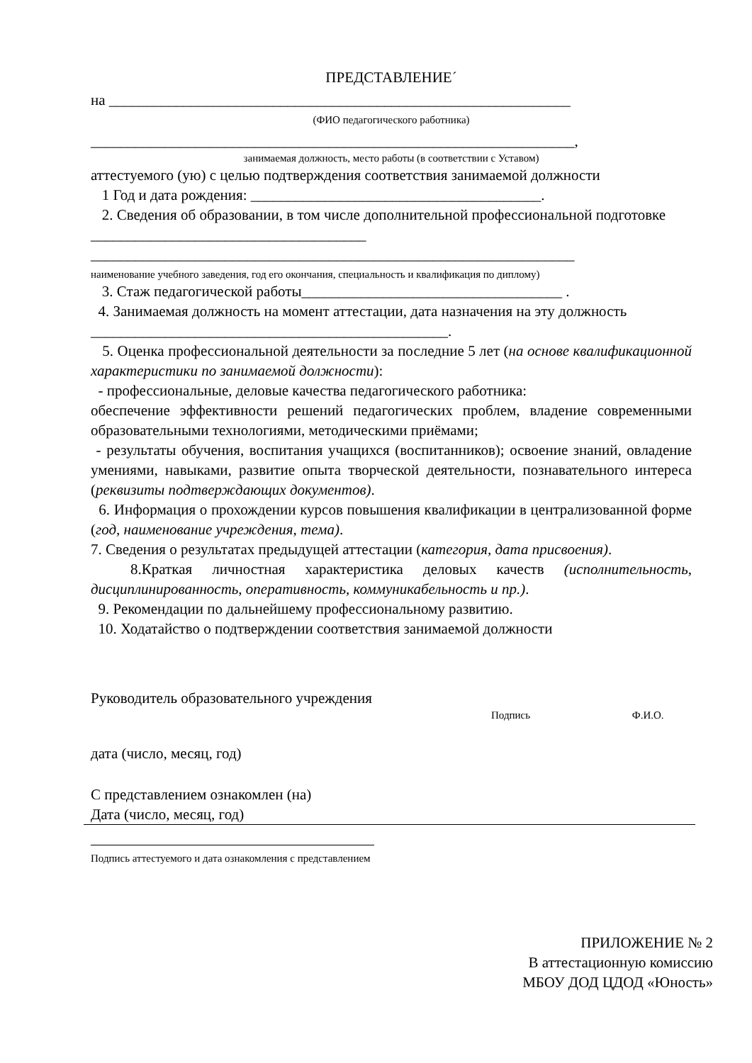ПРЕДСТАВЛЕНИЕ´
на ______________________________________________________________
(ФИО педагогического работника)
_________________________________________________________________,
занимаемая должность, место работы (в соответствии с Уставом)
аттестуемого (ую) с целью подтверждения соответствия занимаемой должности
1 Год и дата рождения: _______________________________________.
2. Сведения об образовании, в том числе дополнительной профессиональной подготовке _____________________________________
_________________________________________________________________
наименование учебного заведения, год его окончания, специальность и квалификация по диплому)
3. Стаж педагогической работы___________________________________ .
4. Занимаемая должность на момент аттестации, дата назначения на эту должность ________________________________________________.
5. Оценка профессиональной деятельности за последние 5 лет (на основе квалификационной характеристики по занимаемой должности):
- профессиональные, деловые качества педагогического работника:
обеспечение эффективности решений педагогических проблем, владение современными образовательными технологиями, методическими приёмами;
- результаты обучения, воспитания учащихся (воспитанников); освоение знаний, овладение умениями, навыками, развитие опыта творческой деятельности, познавательного интереса (реквизиты подтверждающих документов).
6. Информация о прохождении курсов повышения квалификации в централизованной форме (год, наименование учреждения, тема).
7. Сведения о результатах предыдущей аттестации (категория, дата присвоения).
8.Краткая личностная характеристика деловых качеств (исполнительность, дисциплинированность, оперативность, коммуникабельность и пр.).
9. Рекомендации по дальнейшему профессиональному развитию.
10. Ходатайство о подтверждении соответствия занимаемой должности
Руководитель образовательного учреждения
Подпись Ф.И.О.
дата (число, месяц, год)
С представлением ознакомлен (на)
Дата (число, месяц, год)
Подпись аттестуемого и дата ознакомления с представлением
ПРИЛОЖЕНИЕ № 2
В аттестационную комиссию
МБОУ ДОД ЦДОД «Юность»